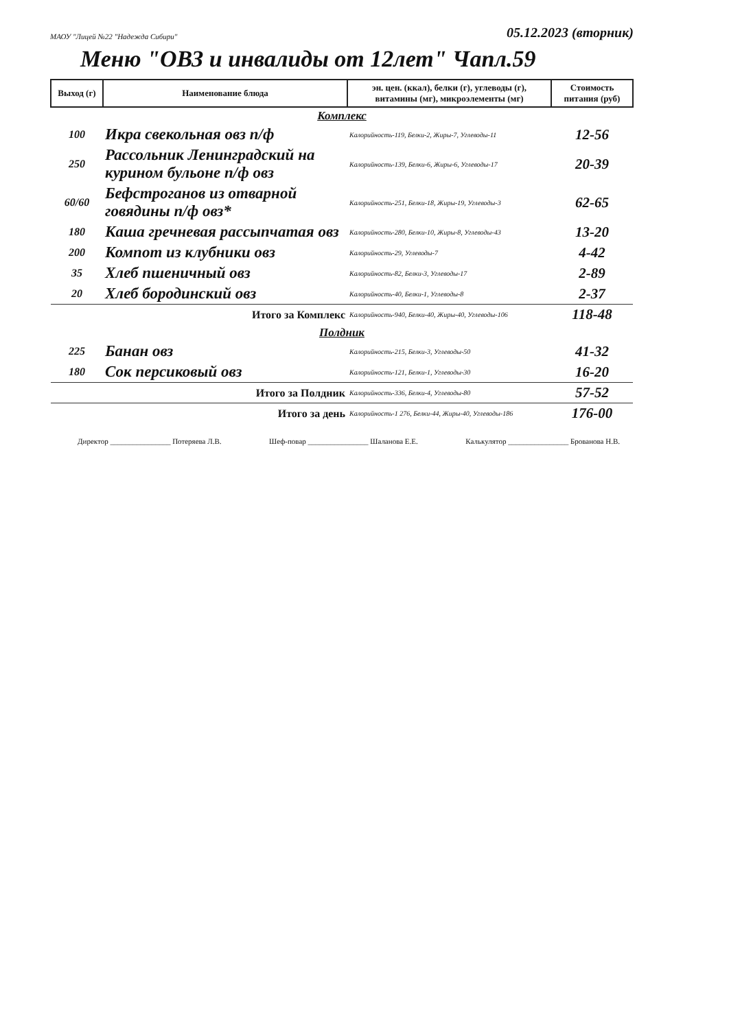МАОУ "Лицей №22 "Надежда Сибири" 05.12.2023 (вторник)
Меню "ОВЗ и инвалиды от 12лет" Чапл.59
| Выход (г) | Наименование блюда | эн. цен. (ккал), белки (г), углеводы (г), витамины (мг), микроэлементы (мг) | Стоимость питания (руб) |
| --- | --- | --- | --- |
| Комплекс | | | |
| 100 | Икра свекольная овз п/ф | Калорийность-119, Белки-2, Жиры-7, Углеводы-11 | 12-56 |
| 250 | Рассольник Ленинградский на курином бульоне п/ф овз | Калорийность-139, Белки-6, Жиры-6, Углеводы-17 | 20-39 |
| 60/60 | Бефстроганов из отварной говядины п/ф овз* | Калорийность-251, Белки-18, Жиры-19, Углеводы-3 | 62-65 |
| 180 | Каша гречневая рассыпчатая овз | Калорийность-280, Белки-10, Жиры-8, Углеводы-43 | 13-20 |
| 200 | Компот из клубники овз | Калорийность-29, Углеводы-7 | 4-42 |
| 35 | Хлеб пшеничный овз | Калорийность-82, Белки-3, Углеводы-17 | 2-89 |
| 20 | Хлеб бородинский овз | Калорийность-40, Белки-1, Углеводы-8 | 2-37 |
| Итого за Комплекс | | Калорийность-940, Белки-40, Жиры-40, Углеводы-106 | 118-48 |
| Полдник | | | |
| 225 | Банан овз | Калорийность-215, Белки-3, Углеводы-50 | 41-32 |
| 180 | Сок персиковый овз | Калорийность-121, Белки-1, Углеводы-30 | 16-20 |
| Итого за Полдник | | Калорийность-336, Белки-4, Углеводы-80 | 57-52 |
| Итого за день | | Калорийность-1 276, Белки-44, Жиры-40, Углеводы-186 | 176-00 |
Директор ________________ Потеряева Л.В. Шеф-повар ________________ Шаланова Е.Е. Калькулятор ________________ Брованова Н.В.